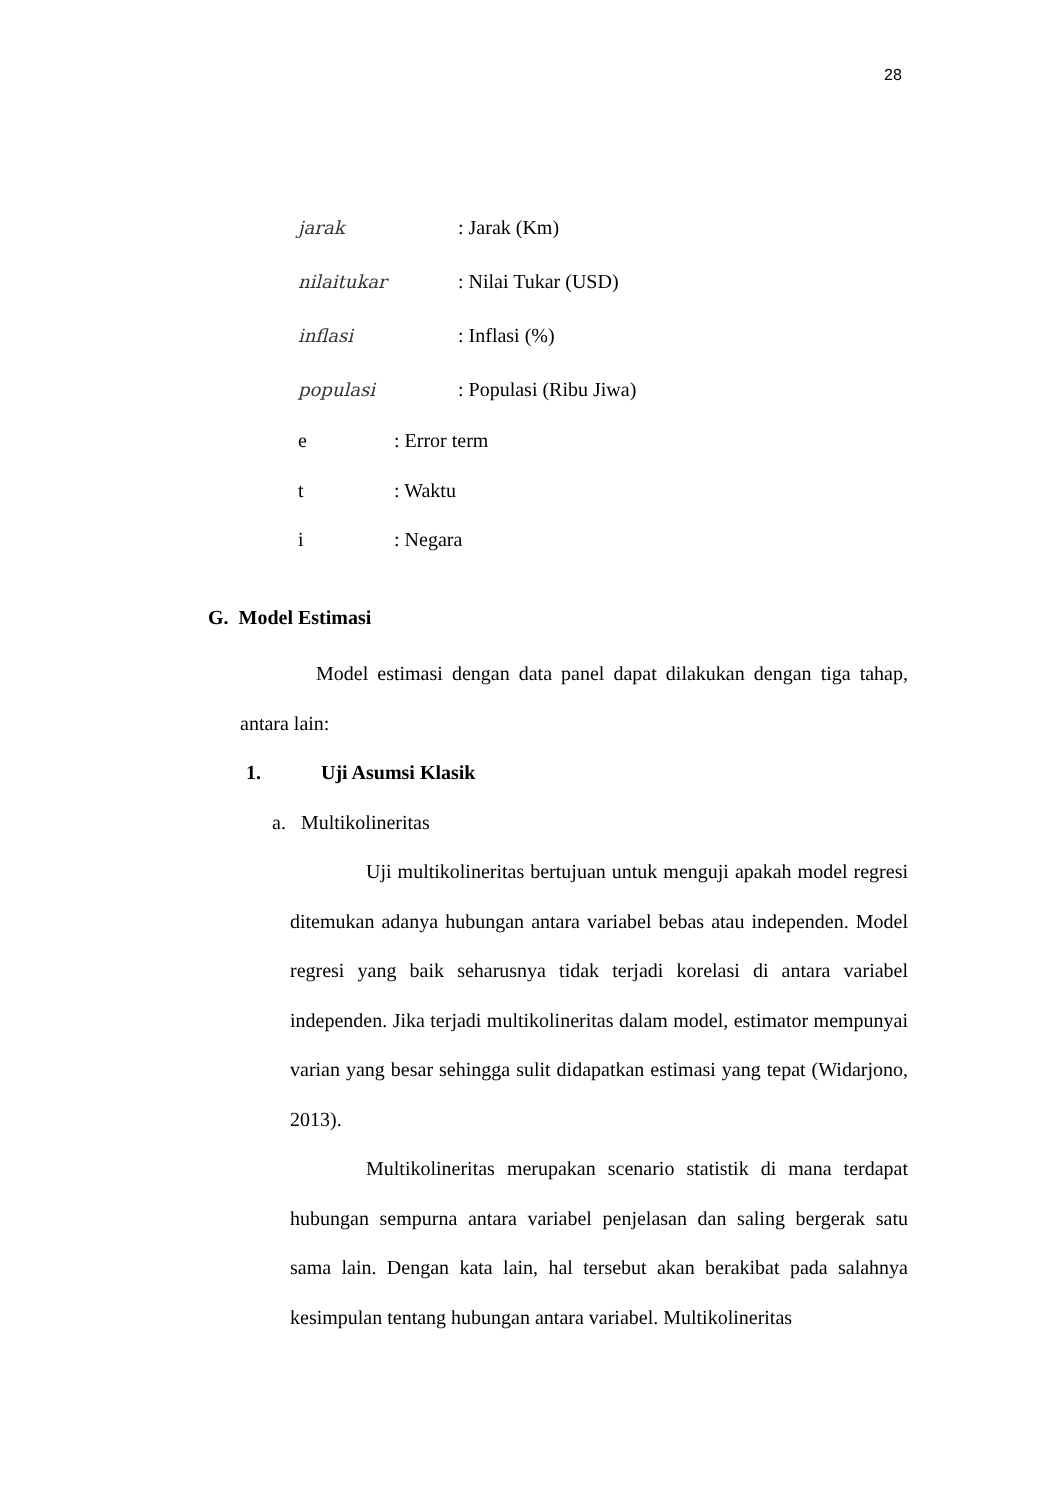28
jarak: Jarak (Km)
nilaitukar: Nilai Tukar (USD)
inflasi: Inflasi (%)
populasi: Populasi (Ribu Jiwa)
e: Error term
t: Waktu
i: Negara
G. Model Estimasi
Model estimasi dengan data panel dapat dilakukan dengan tiga tahap, antara lain:
1. Uji Asumsi Klasik
a. Multikolineritas
Uji multikolineritas bertujuan untuk menguji apakah model regresi ditemukan adanya hubungan antara variabel bebas atau independen. Model regresi yang baik seharusnya tidak terjadi korelasi di antara variabel independen. Jika terjadi multikolineritas dalam model, estimator mempunyai varian yang besar sehingga sulit didapatkan estimasi yang tepat (Widarjono, 2013).
Multikolineritas merupakan scenario statistik di mana terdapat hubungan sempurna antara variabel penjelasan dan saling bergerak satu sama lain. Dengan kata lain, hal tersebut akan berakibat pada salahnya kesimpulan tentang hubungan antara variabel. Multikolineritas